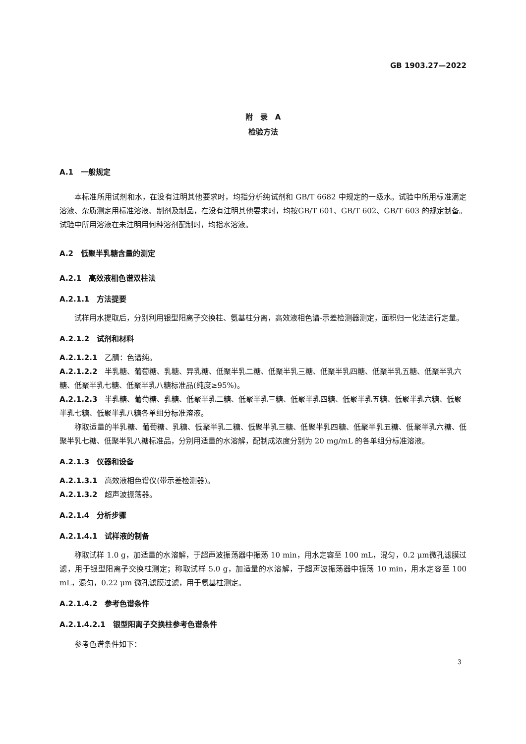GB 1903.27—2022
附　录　A
检验方法
A.1　一般规定
本标准所用试剂和水，在没有注明其他要求时，均指分析纯试剂和 GB/T 6682 中规定的一级水。试验中所用标准滴定溶液、杂质测定用标准溶液、制剂及制品，在没有注明其他要求时，均按GB/T 601、GB/T 602、GB/T 603 的规定制备。试验中所用溶液在未注明用何种溶剂配制时，均指水溶液。
A.2　低聚半乳糖含量的测定
A.2.1　高效液相色谱双柱法
A.2.1.1　方法提要
试样用水提取后，分别利用银型阳离子交换柱、氨基柱分离，高效液相色谱-示差检测器测定，面积归一化法进行定量。
A.2.1.2　试剂和材料
A.2.1.2.1　乙腈：色谱纯。
A.2.1.2.2　半乳糖、葡萄糖、乳糖、异乳糖、低聚半乳二糖、低聚半乳三糖、低聚半乳四糖、低聚半乳五糖、低聚半乳六糖、低聚半乳七糖、低聚半乳八糖标准品(纯度≥95%)。
A.2.1.2.3　半乳糖、葡萄糖、乳糖、低聚半乳二糖、低聚半乳三糖、低聚半乳四糖、低聚半乳五糖、低聚半乳六糖、低聚半乳七糖、低聚半乳八糖各单组分标准溶液。
称取适量的半乳糖、葡萄糖、乳糖、低聚半乳二糖、低聚半乳三糖、低聚半乳四糖、低聚半乳五糖、低聚半乳六糖、低聚半乳七糖、低聚半乳八糖标准品，分别用适量的水溶解，配制成浓度分别为 20 mg/mL 的各单组分标准溶液。
A.2.1.3　仪器和设备
A.2.1.3.1　高效液相色谱仪(带示差检测器)。
A.2.1.3.2　超声波振荡器。
A.2.1.4　分析步骤
A.2.1.4.1　试样液的制备
称取试样 1.0 g，加适量的水溶解，于超声波振荡器中振荡 10 min，用水定容至 100 mL，混匀，0.2 μm微孔滤膜过滤，用于银型阳离子交换柱测定；称取试样 5.0 g，加适量的水溶解，于超声波振荡器中振荡 10 min，用水定容至 100 mL，混匀，0.22 μm 微孔滤膜过滤，用于氨基柱测定。
A.2.1.4.2　参考色谱条件
A.2.1.4.2.1　银型阳离子交换柱参考色谱条件
参考色谱条件如下：
3